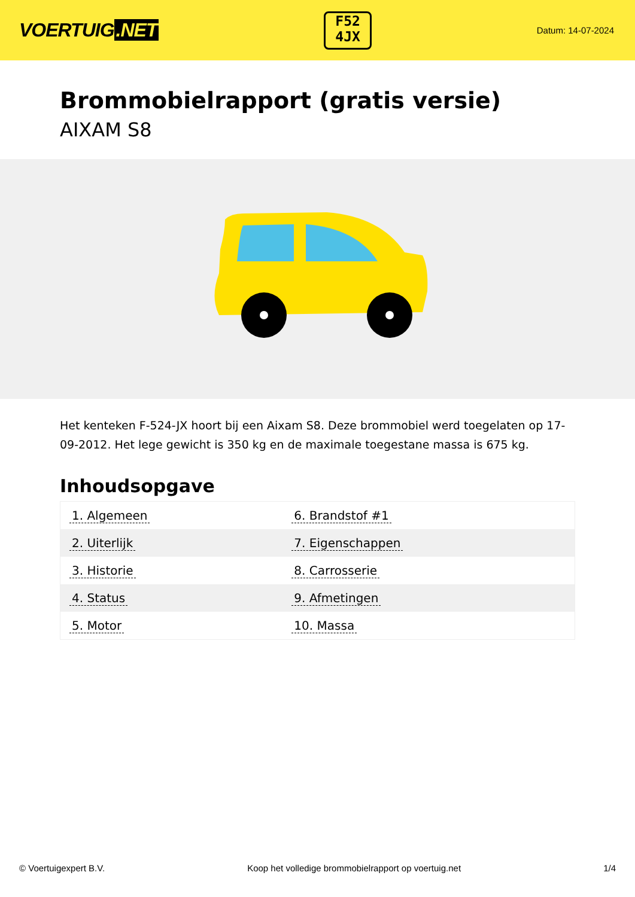VOERTUIG.NET
F52
4JX
Datum: 14-07-2024
Brommobielrapport (gratis versie)
AIXAM S8
Het kenteken F-524-JX hoort bij een Aixam S8. Deze brommobiel werd toegelaten op 17-09-2012. Het lege gewicht is 350 kg en de maximale toegestane massa is 675 kg.
Inhoudsopgave
| 1. Algemeen | 6. Brandstof #1 |
| 2. Uiterlijk | 7. Eigenschappen |
| 3. Historie | 8. Carrosserie |
| 4. Status | 9. Afmetingen |
| 5. Motor | 10. Massa |
© Voertuigexpert B.V. Koop het volledige brommobielrapport op voertuig.net 1/4